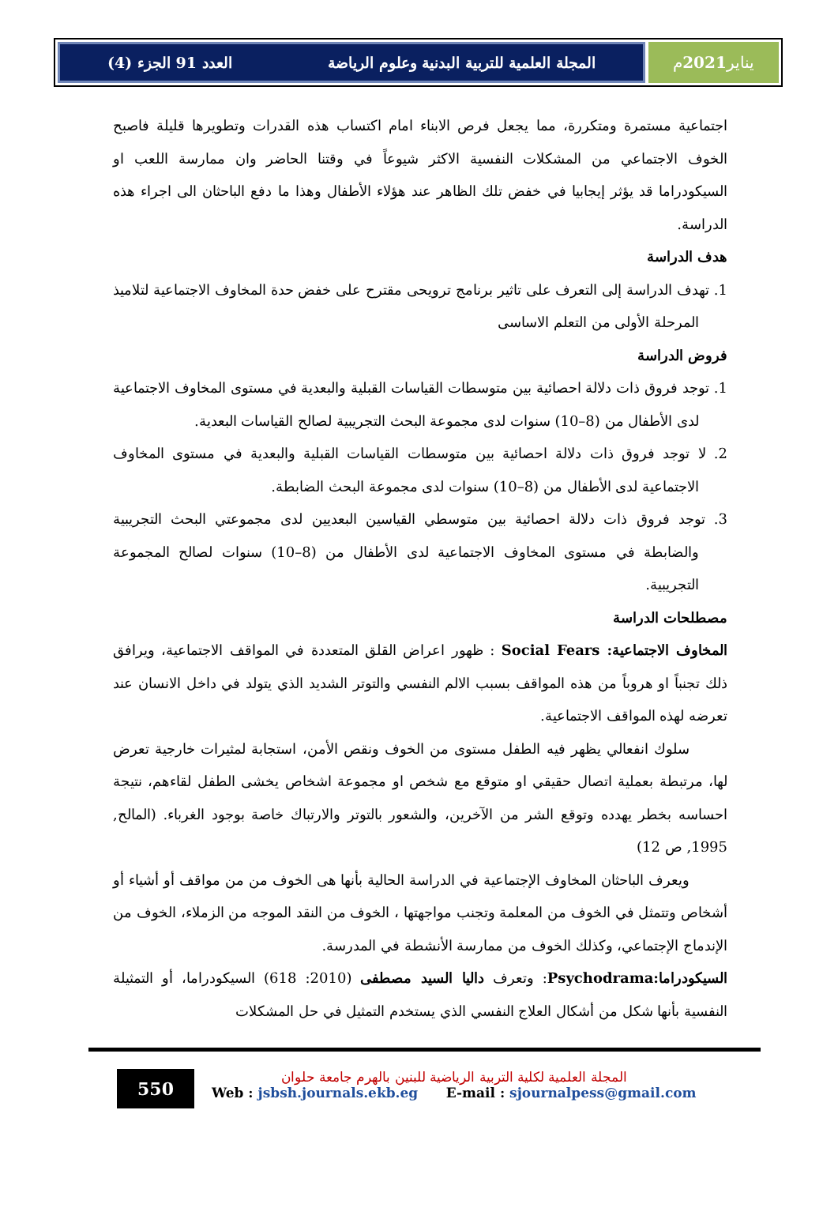المجلة العلمية للتربية البدنية وعلوم الرياضة العدد 91 الجزء (4)
يناير 2021 م
اجتماعية مستمرة ومتكررة، مما يجعل فرص الابناء امام اكتساب هذه القدرات وتطويرها قليلة فاصبح الخوف الاجتماعي من المشكلات النفسية الاكثر شيوعاً في وقتنا الحاضر وان ممارسة اللعب او السيكودراما قد يؤثر إيجابيا في خفض تلك الظاهر عند هؤلاء الأطفال وهذا ما دفع الباحثان الى اجراء هذه الدراسة.
هدف الدراسة
1. تهدف الدراسة إلى التعرف على تاثير برنامج ترويحى مقترح على خفض حدة المخاوف الاجتماعية لتلاميذ المرحلة الأولى من التعلم الاساسى
فروض الدراسة
1. توجد فروق ذات دلالة احصائية بين متوسطات القياسات القبلية والبعدية في مستوى المخاوف الاجتماعية لدى الأطفال من (8–10) سنوات لدى مجموعة البحث التجريبية لصالح القياسات البعدية.
2. لا توجد فروق ذات دلالة احصائية بين متوسطات القياسات القبلية والبعدية في مستوى المخاوف الاجتماعية لدى الأطفال من (8–10) سنوات لدى مجموعة البحث الضابطة.
3. توجد فروق ذات دلالة احصائية بين متوسطي القياسين البعديين لدى مجموعتي البحث التجريبية والضابطة في مستوى المخاوف الاجتماعية لدى الأطفال من (8–10) سنوات لصالح المجموعة التجريبية.
مصطلحات الدراسة
المخاوف الاجتماعية: Social Fears : ظهور اعراض القلق المتعددة في المواقف الاجتماعية، ويرافق ذلك تجنباً او هروباً من هذه المواقف بسبب الالم النفسي والتوتر الشديد الذي يتولد في داخل الانسان عند تعرضه لهذه المواقف الاجتماعية.
سلوك انفعالي يظهر فيه الطفل مستوى من الخوف ونقص الأمن، استجابة لمثيرات خارجية تعرض لها، مرتبطة بعملية اتصال حقيقي او متوقع مع شخص او مجموعة اشخاص يخشى الطفل لقاءهم، نتيجة احساسه بخطر يهدده وتوقع الشر من الآخرين، والشعور بالتوتر والارتباك خاصة بوجود الغرباء. (المالح, 1995, ص 12)
ويعرف الباحثان المخاوف الإجتماعية في الدراسة الحالية بأنها هى الخوف من من مواقف أو أشياء أو أشخاص وتتمثل في الخوف من المعلمة وتجنب مواجهتها ، الخوف من النقد الموجه من الزملاء، الخوف من الإندماج الإجتماعي، وكذلك الخوف من ممارسة الأنشطة في المدرسة.
السيكودراما:Psychodrama: وتعرف داليا السيد مصطفى (2010: 618) السيكودراما، أو التمثيلة النفسية بأنها شكل من أشكال العلاج النفسي الذي يستخدم التمثيل في حل المشكلات
550
المجلة العلمية لكلية التربية الرياضية للبنين بالهرم جامعة حلوان
Web : jsbsh.journals.ekb.eg E-mail : sjournalpess@gmail.com